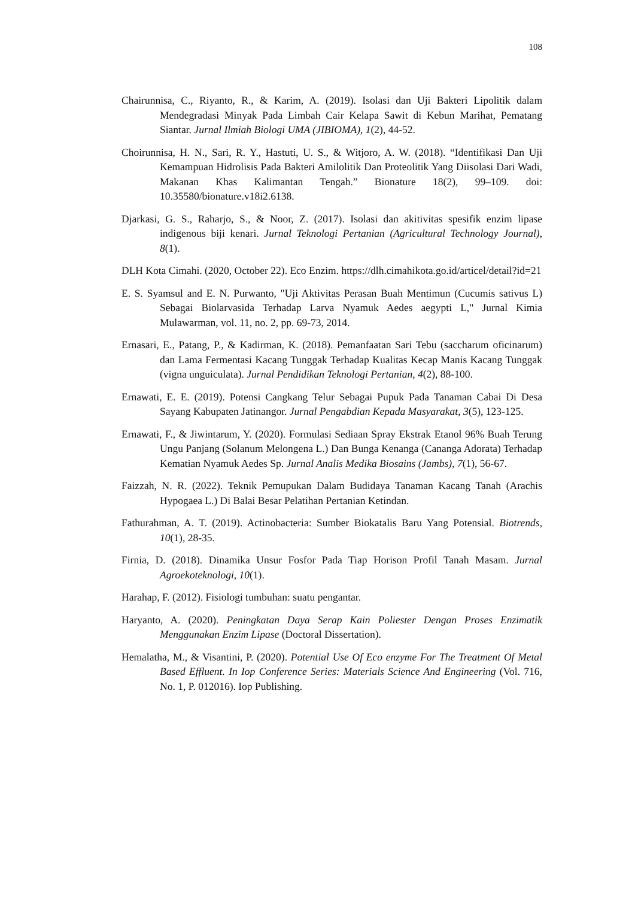108
Chairunnisa, C., Riyanto, R., & Karim, A. (2019). Isolasi dan Uji Bakteri Lipolitik dalam Mendegradasi Minyak Pada Limbah Cair Kelapa Sawit di Kebun Marihat, Pematang Siantar. Jurnal Ilmiah Biologi UMA (JIBIOMA), 1(2), 44-52.
Choirunnisa, H. N., Sari, R. Y., Hastuti, U. S., & Witjoro, A. W. (2018). “Identifikasi Dan Uji Kemampuan Hidrolisis Pada Bakteri Amilolitik Dan Proteolitik Yang Diisolasi Dari Wadi, Makanan Khas Kalimantan Tengah.” Bionature 18(2), 99–109. doi: 10.35580/bionature.v18i2.6138.
Djarkasi, G. S., Raharjo, S., & Noor, Z. (2017). Isolasi dan akitivitas spesifik enzim lipase indigenous biji kenari. Jurnal Teknologi Pertanian (Agricultural Technology Journal), 8(1).
DLH Kota Cimahi. (2020, October 22). Eco Enzim. https://dlh.cimahikota.go.id/articel/detail?id=21
E. S. Syamsul and E. N. Purwanto, "Uji Aktivitas Perasan Buah Mentimun (Cucumis sativus L) Sebagai Biolarvasida Terhadap Larva Nyamuk Aedes aegypti L," Jurnal Kimia Mulawarman, vol. 11, no. 2, pp. 69-73, 2014.
Ernasari, E., Patang, P., & Kadirman, K. (2018). Pemanfaatan Sari Tebu (saccharum oficinarum) dan Lama Fermentasi Kacang Tunggak Terhadap Kualitas Kecap Manis Kacang Tunggak (vigna unguiculata). Jurnal Pendidikan Teknologi Pertanian, 4(2), 88-100.
Ernawati, E. E. (2019). Potensi Cangkang Telur Sebagai Pupuk Pada Tanaman Cabai Di Desa Sayang Kabupaten Jatinangor. Jurnal Pengabdian Kepada Masyarakat, 3(5), 123-125.
Ernawati, F., & Jiwintarum, Y. (2020). Formulasi Sediaan Spray Ekstrak Etanol 96% Buah Terung Ungu Panjang (Solanum Melongena L.) Dan Bunga Kenanga (Cananga Adorata) Terhadap Kematian Nyamuk Aedes Sp. Jurnal Analis Medika Biosains (Jambs), 7(1), 56-67.
Faizzah, N. R. (2022). Teknik Pemupukan Dalam Budidaya Tanaman Kacang Tanah (Arachis Hypogaea L.) Di Balai Besar Pelatihan Pertanian Ketindan.
Fathurahman, A. T. (2019). Actinobacteria: Sumber Biokatalis Baru Yang Potensial. Biotrends, 10(1), 28-35.
Firnia, D. (2018). Dinamika Unsur Fosfor Pada Tiap Horison Profil Tanah Masam. Jurnal Agroekoteknologi, 10(1).
Harahap, F. (2012). Fisiologi tumbuhan: suatu pengantar.
Haryanto, A. (2020). Peningkatan Daya Serap Kain Poliester Dengan Proses Enzimatik Menggunakan Enzim Lipase (Doctoral Dissertation).
Hemalatha, M., & Visantini, P. (2020). Potential Use Of Eco enzyme For The Treatment Of Metal Based Effluent. In Iop Conference Series: Materials Science And Engineering (Vol. 716, No. 1, P. 012016). Iop Publishing.